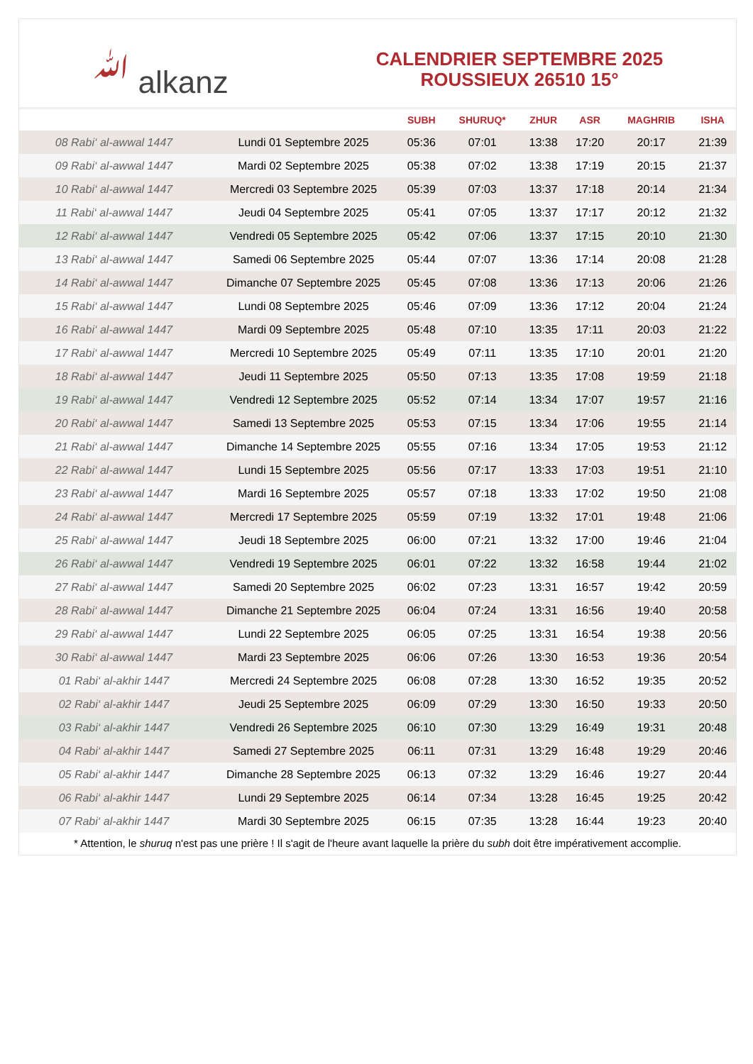ﷲ alkanz
CALENDRIER SEPTEMBRE 2025
ROUSSIEUX 26510 15°
| | | SUBH | SHURUQ* | ZHUR | ASR | MAGHRIB | ISHA |
| --- | --- | --- | --- | --- | --- | --- | --- |
| 08 Rabi‘ al-awwal 1447 | Lundi 01 Septembre 2025 | 05:36 | 07:01 | 13:38 | 17:20 | 20:17 | 21:39 |
| 09 Rabi‘ al-awwal 1447 | Mardi 02 Septembre 2025 | 05:38 | 07:02 | 13:38 | 17:19 | 20:15 | 21:37 |
| 10 Rabi‘ al-awwal 1447 | Mercredi 03 Septembre 2025 | 05:39 | 07:03 | 13:37 | 17:18 | 20:14 | 21:34 |
| 11 Rabi‘ al-awwal 1447 | Jeudi 04 Septembre 2025 | 05:41 | 07:05 | 13:37 | 17:17 | 20:12 | 21:32 |
| 12 Rabi‘ al-awwal 1447 | Vendredi 05 Septembre 2025 | 05:42 | 07:06 | 13:37 | 17:15 | 20:10 | 21:30 |
| 13 Rabi‘ al-awwal 1447 | Samedi 06 Septembre 2025 | 05:44 | 07:07 | 13:36 | 17:14 | 20:08 | 21:28 |
| 14 Rabi‘ al-awwal 1447 | Dimanche 07 Septembre 2025 | 05:45 | 07:08 | 13:36 | 17:13 | 20:06 | 21:26 |
| 15 Rabi‘ al-awwal 1447 | Lundi 08 Septembre 2025 | 05:46 | 07:09 | 13:36 | 17:12 | 20:04 | 21:24 |
| 16 Rabi‘ al-awwal 1447 | Mardi 09 Septembre 2025 | 05:48 | 07:10 | 13:35 | 17:11 | 20:03 | 21:22 |
| 17 Rabi‘ al-awwal 1447 | Mercredi 10 Septembre 2025 | 05:49 | 07:11 | 13:35 | 17:10 | 20:01 | 21:20 |
| 18 Rabi‘ al-awwal 1447 | Jeudi 11 Septembre 2025 | 05:50 | 07:13 | 13:35 | 17:08 | 19:59 | 21:18 |
| 19 Rabi‘ al-awwal 1447 | Vendredi 12 Septembre 2025 | 05:52 | 07:14 | 13:34 | 17:07 | 19:57 | 21:16 |
| 20 Rabi‘ al-awwal 1447 | Samedi 13 Septembre 2025 | 05:53 | 07:15 | 13:34 | 17:06 | 19:55 | 21:14 |
| 21 Rabi‘ al-awwal 1447 | Dimanche 14 Septembre 2025 | 05:55 | 07:16 | 13:34 | 17:05 | 19:53 | 21:12 |
| 22 Rabi‘ al-awwal 1447 | Lundi 15 Septembre 2025 | 05:56 | 07:17 | 13:33 | 17:03 | 19:51 | 21:10 |
| 23 Rabi‘ al-awwal 1447 | Mardi 16 Septembre 2025 | 05:57 | 07:18 | 13:33 | 17:02 | 19:50 | 21:08 |
| 24 Rabi‘ al-awwal 1447 | Mercredi 17 Septembre 2025 | 05:59 | 07:19 | 13:32 | 17:01 | 19:48 | 21:06 |
| 25 Rabi‘ al-awwal 1447 | Jeudi 18 Septembre 2025 | 06:00 | 07:21 | 13:32 | 17:00 | 19:46 | 21:04 |
| 26 Rabi‘ al-awwal 1447 | Vendredi 19 Septembre 2025 | 06:01 | 07:22 | 13:32 | 16:58 | 19:44 | 21:02 |
| 27 Rabi‘ al-awwal 1447 | Samedi 20 Septembre 2025 | 06:02 | 07:23 | 13:31 | 16:57 | 19:42 | 20:59 |
| 28 Rabi‘ al-awwal 1447 | Dimanche 21 Septembre 2025 | 06:04 | 07:24 | 13:31 | 16:56 | 19:40 | 20:58 |
| 29 Rabi‘ al-awwal 1447 | Lundi 22 Septembre 2025 | 06:05 | 07:25 | 13:31 | 16:54 | 19:38 | 20:56 |
| 30 Rabi‘ al-awwal 1447 | Mardi 23 Septembre 2025 | 06:06 | 07:26 | 13:30 | 16:53 | 19:36 | 20:54 |
| 01 Rabi‘ al-akhir 1447 | Mercredi 24 Septembre 2025 | 06:08 | 07:28 | 13:30 | 16:52 | 19:35 | 20:52 |
| 02 Rabi‘ al-akhir 1447 | Jeudi 25 Septembre 2025 | 06:09 | 07:29 | 13:30 | 16:50 | 19:33 | 20:50 |
| 03 Rabi‘ al-akhir 1447 | Vendredi 26 Septembre 2025 | 06:10 | 07:30 | 13:29 | 16:49 | 19:31 | 20:48 |
| 04 Rabi‘ al-akhir 1447 | Samedi 27 Septembre 2025 | 06:11 | 07:31 | 13:29 | 16:48 | 19:29 | 20:46 |
| 05 Rabi‘ al-akhir 1447 | Dimanche 28 Septembre 2025 | 06:13 | 07:32 | 13:29 | 16:46 | 19:27 | 20:44 |
| 06 Rabi‘ al-akhir 1447 | Lundi 29 Septembre 2025 | 06:14 | 07:34 | 13:28 | 16:45 | 19:25 | 20:42 |
| 07 Rabi‘ al-akhir 1447 | Mardi 30 Septembre 2025 | 06:15 | 07:35 | 13:28 | 16:44 | 19:23 | 20:40 |
* Attention, le shuruq n'est pas une prière ! Il s'agit de l'heure avant laquelle la prière du subh doit être impérativement accomplie.